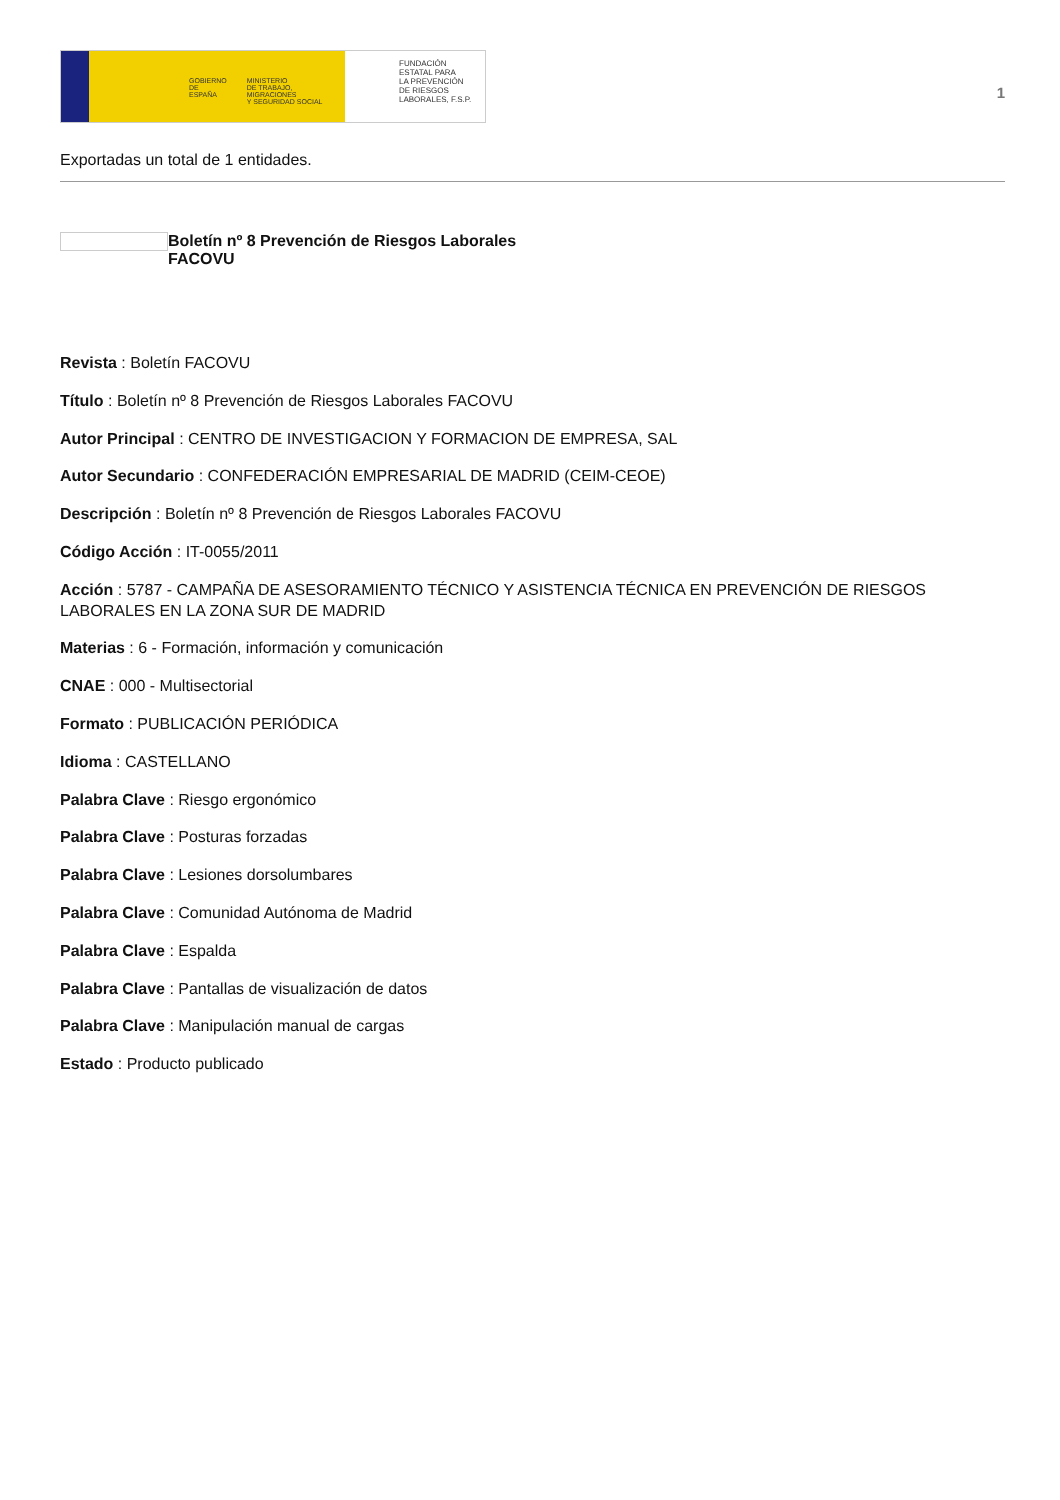GOBIERNO
DE ESPAÑA
MINISTERIO
DE TRABAJO, MIGRACIONES
Y SEGURIDAD SOCIAL
FUNDACIÓN
ESTATAL PARA
LA PREVENCIÓN
DE RIESGOS
LABORALES, F.S.P.
1
Exportadas un total de 1 entidades.
Boletín nº 8 Prevención de Riesgos Laborales
FACOVU
Revista : Boletín FACOVU
Título : Boletín nº 8 Prevención de Riesgos Laborales FACOVU
Autor Principal : CENTRO DE INVESTIGACION Y FORMACION DE EMPRESA, SAL
Autor Secundario : CONFEDERACIÓN EMPRESARIAL DE MADRID (CEIM-CEOE)
Descripción : Boletín nº 8 Prevención de Riesgos Laborales FACOVU
Código Acción : IT-0055/2011
Acción : 5787 - CAMPAÑA DE ASESORAMIENTO TÉCNICO Y ASISTENCIA TÉCNICA EN PREVENCIÓN DE RIESGOS LABORALES EN LA ZONA SUR DE MADRID
Materias : 6 - Formación, información y comunicación
CNAE : 000 - Multisectorial
Formato : PUBLICACIÓN PERIÓDICA
Idioma : CASTELLANO
Palabra Clave : Riesgo ergonómico
Palabra Clave : Posturas forzadas
Palabra Clave : Lesiones dorsolumbares
Palabra Clave : Comunidad Autónoma de Madrid
Palabra Clave : Espalda
Palabra Clave : Pantallas de visualización de datos
Palabra Clave : Manipulación manual de cargas
Estado : Producto publicado